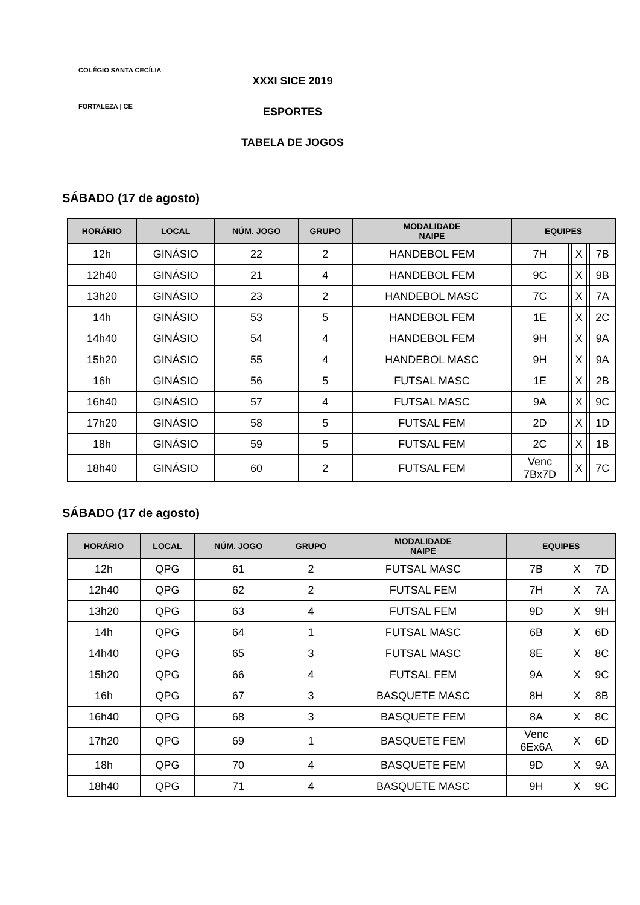COLÉGIO SANTA CECÍLIA
FORTALEZA | CE
XXXI SICE 2019
ESPORTES
TABELA DE JOGOS
SÁBADO (17 de agosto)
| HORÁRIO | LOCAL | NÚM. JOGO | GRUPO | MODALIDADE NAIPE | EQUIPES | | | | |
| --- | --- | --- | --- | --- | --- | --- | --- | --- | --- |
| 12h | GINÁSIO | 22 | 2 | HANDEBOL FEM | 7H | | X | | 7B |
| 12h40 | GINÁSIO | 21 | 4 | HANDEBOL FEM | 9C | | X | | 9B |
| 13h20 | GINÁSIO | 23 | 2 | HANDEBOL MASC | 7C | | X | | 7A |
| 14h | GINÁSIO | 53 | 5 | HANDEBOL FEM | 1E | | X | | 2C |
| 14h40 | GINÁSIO | 54 | 4 | HANDEBOL FEM | 9H | | X | | 9A |
| 15h20 | GINÁSIO | 55 | 4 | HANDEBOL MASC | 9H | | X | | 9A |
| 16h | GINÁSIO | 56 | 5 | FUTSAL MASC | 1E | | X | | 2B |
| 16h40 | GINÁSIO | 57 | 4 | FUTSAL MASC | 9A | | X | | 9C |
| 17h20 | GINÁSIO | 58 | 5 | FUTSAL FEM | 2D | | X | | 1D |
| 18h | GINÁSIO | 59 | 5 | FUTSAL FEM | 2C | | X | | 1B |
| 18h40 | GINÁSIO | 60 | 2 | FUTSAL FEM | Venc 7Bx7D | | X | | 7C |
SÁBADO (17 de agosto)
| HORÁRIO | LOCAL | NÚM. JOGO | GRUPO | MODALIDADE NAIPE | EQUIPES | | | | |
| --- | --- | --- | --- | --- | --- | --- | --- | --- | --- |
| 12h | QPG | 61 | 2 | FUTSAL MASC | 7B | | X | | 7D |
| 12h40 | QPG | 62 | 2 | FUTSAL FEM | 7H | | X | | 7A |
| 13h20 | QPG | 63 | 4 | FUTSAL FEM | 9D | | X | | 9H |
| 14h | QPG | 64 | 1 | FUTSAL MASC | 6B | | X | | 6D |
| 14h40 | QPG | 65 | 3 | FUTSAL MASC | 8E | | X | | 8C |
| 15h20 | QPG | 66 | 4 | FUTSAL FEM | 9A | | X | | 9C |
| 16h | QPG | 67 | 3 | BASQUETE MASC | 8H | | X | | 8B |
| 16h40 | QPG | 68 | 3 | BASQUETE FEM | 8A | | X | | 8C |
| 17h20 | QPG | 69 | 1 | BASQUETE FEM | Venc 6Ex6A | | X | | 6D |
| 18h | QPG | 70 | 4 | BASQUETE FEM | 9D | | X | | 9A |
| 18h40 | QPG | 71 | 4 | BASQUETE MASC | 9H | | X | | 9C |